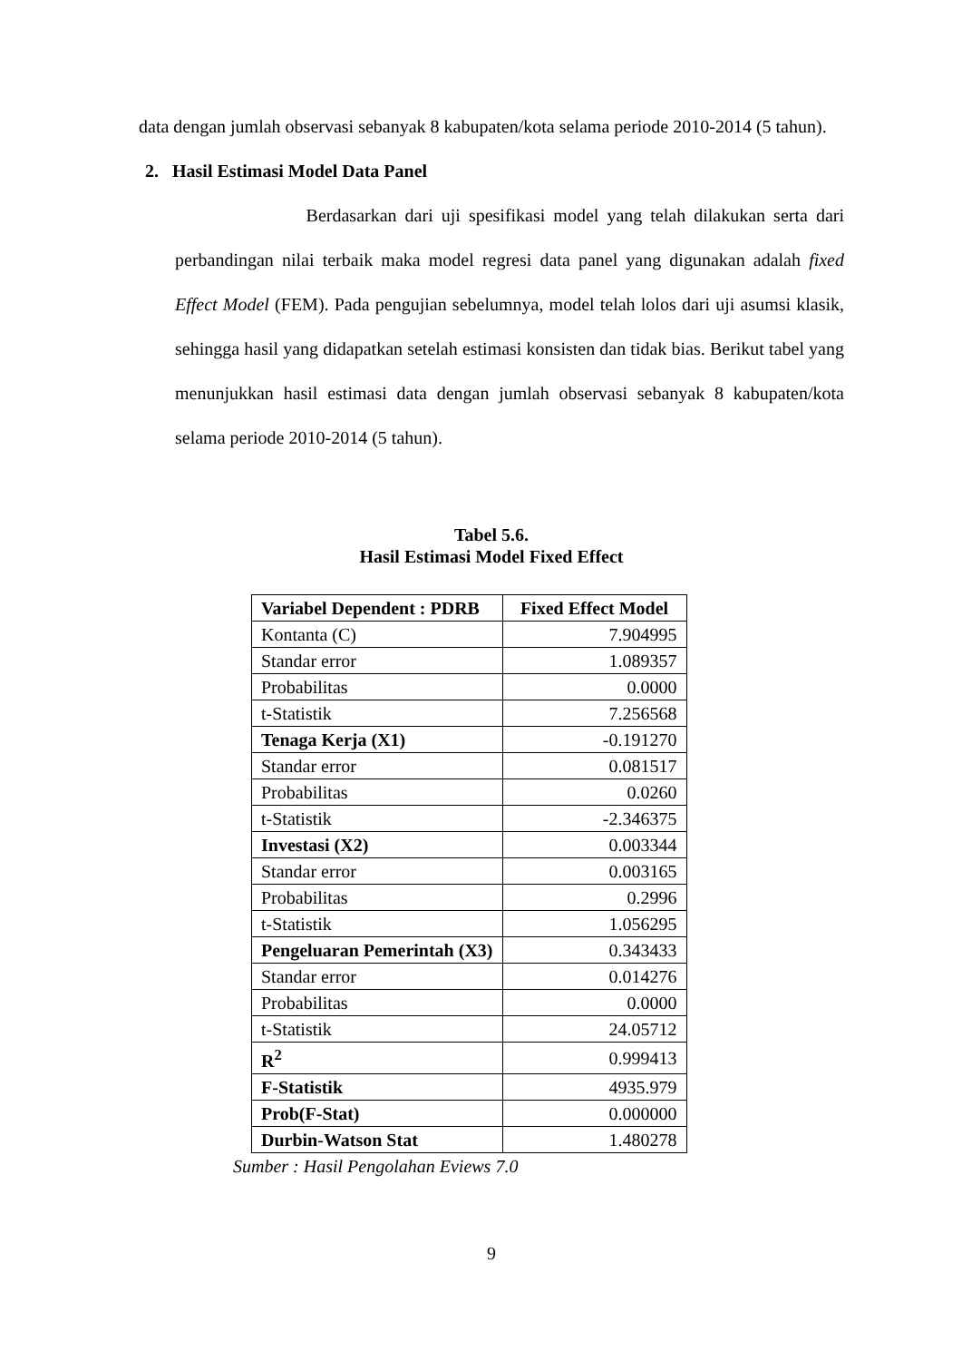data dengan jumlah observasi sebanyak 8 kabupaten/kota selama periode 2010-2014 (5 tahun).
2. Hasil Estimasi Model Data Panel
Berdasarkan dari uji spesifikasi model yang telah dilakukan serta dari perbandingan nilai terbaik maka model regresi data panel yang digunakan adalah fixed Effect Model (FEM). Pada pengujian sebelumnya, model telah lolos dari uji asumsi klasik, sehingga hasil yang didapatkan setelah estimasi konsisten dan tidak bias. Berikut tabel yang menunjukkan hasil estimasi data dengan jumlah observasi sebanyak 8 kabupaten/kota selama periode 2010-2014 (5 tahun).
Tabel 5.6.
Hasil Estimasi Model Fixed Effect
| Variabel Dependent : PDRB | Fixed Effect Model |
| --- | --- |
| Kontanta (C) | 7.904995 |
| Standar error | 1.089357 |
| Probabilitas | 0.0000 |
| t-Statistik | 7.256568 |
| Tenaga Kerja (X1) | -0.191270 |
| Standar error | 0.081517 |
| Probabilitas | 0.0260 |
| t-Statistik | -2.346375 |
| Investasi (X2) | 0.003344 |
| Standar error | 0.003165 |
| Probabilitas | 0.2996 |
| t-Statistik | 1.056295 |
| Pengeluaran Pemerintah (X3) | 0.343433 |
| Standar error | 0.014276 |
| Probabilitas | 0.0000 |
| t-Statistik | 24.05712 |
| R<sup>2</sup> | 0.999413 |
| F-Statistik | 4935.979 |
| Prob(F-Stat) | 0.000000 |
| Durbin-Watson Stat | 1.480278 |
Sumber : Hasil Pengolahan Eviews 7.0
9